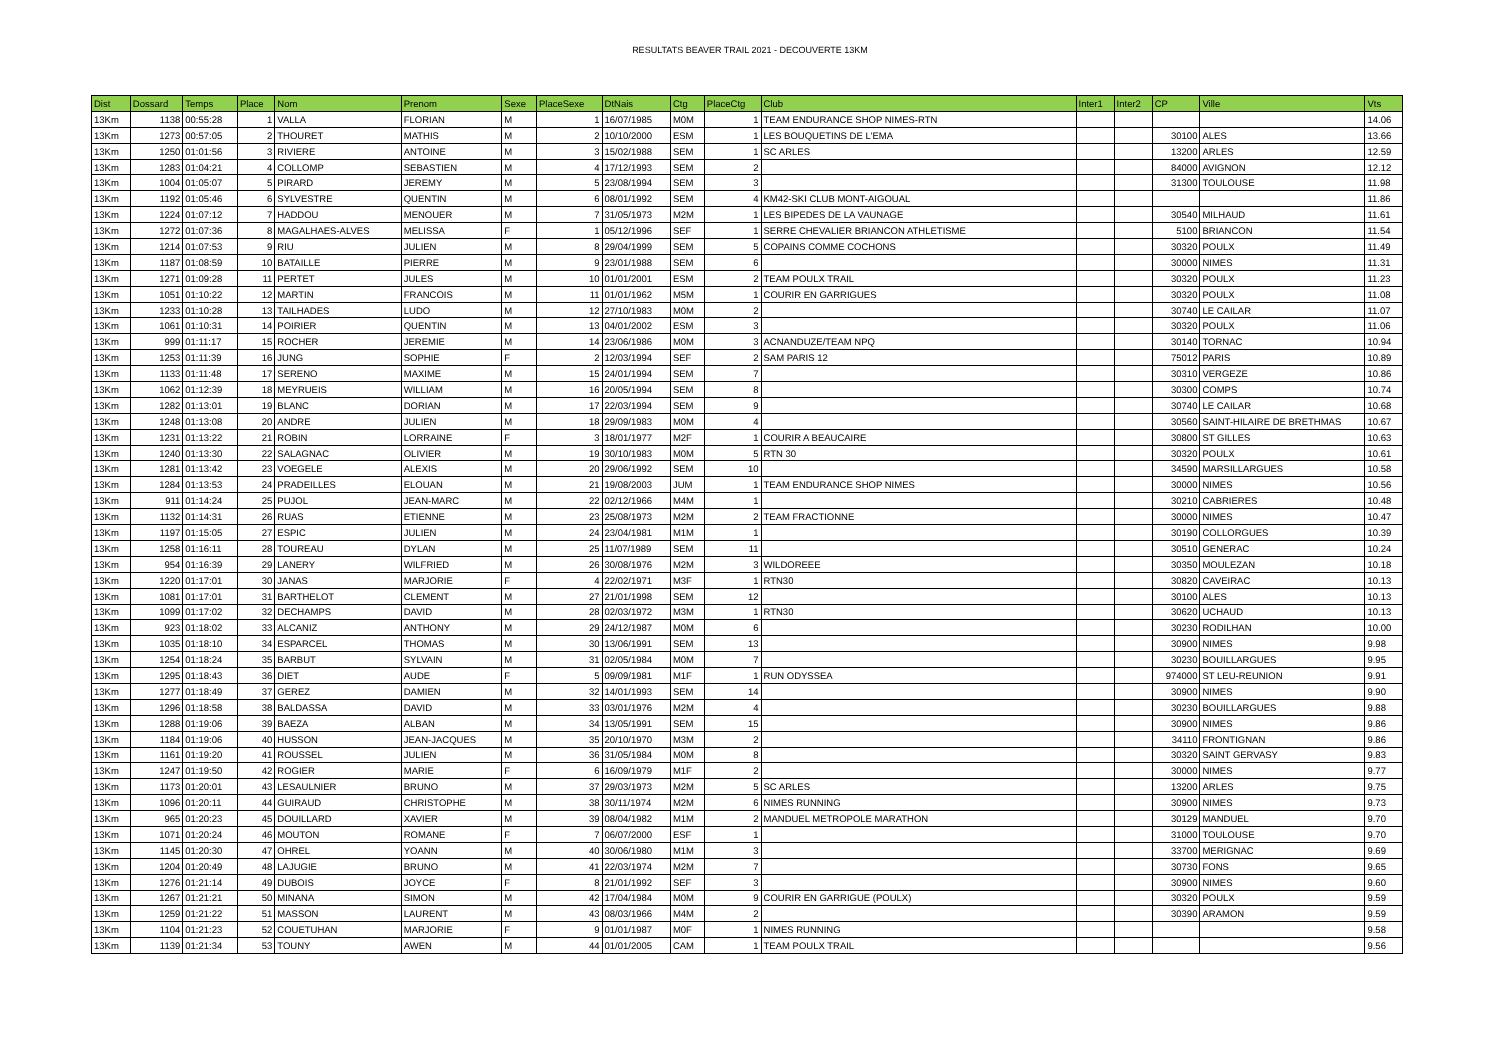RESULTATS BEAVER TRAIL 2021 - DECOUVERTE 13KM
| Dist | Dossard | Temps | Place | Nom | Prenom | Sexe | PlaceSexe | DtNais | Ctg | PlaceCtg | Club | Inter1 | Inter2 | CP | Ville | Vts |
| --- | --- | --- | --- | --- | --- | --- | --- | --- | --- | --- | --- | --- | --- | --- | --- | --- |
| 13Km | 1138 | 00:55:28 | 1 | VALLA | FLORIAN | M | 1 | 16/07/1985 | M0M | 1 | TEAM ENDURANCE SHOP NIMES-RTN | | | | | 14.06 |
| 13Km | 1273 | 00:57:05 | 2 | THOURET | MATHIS | M | 2 | 10/10/2000 | ESM | 1 | LES BOUQUETINS DE L'EMA | | | 30100 | ALES | 13.66 |
| 13Km | 1250 | 01:01:56 | 3 | RIVIERE | ANTOINE | M | 3 | 15/02/1988 | SEM | 1 | SC ARLES | | | 13200 | ARLES | 12.59 |
| 13Km | 1283 | 01:04:21 | 4 | COLLOMP | SEBASTIEN | M | 4 | 17/12/1993 | SEM | 2 | | | | 84000 | AVIGNON | 12.12 |
| 13Km | 1004 | 01:05:07 | 5 | PIRARD | JEREMY | M | 5 | 23/08/1994 | SEM | 3 | | | | 31300 | TOULOUSE | 11.98 |
| 13Km | 1192 | 01:05:46 | 6 | SYLVESTRE | QUENTIN | M | 6 | 08/01/1992 | SEM | 4 | KM42-SKI CLUB MONT-AIGOUAL | | | | | 11.86 |
| 13Km | 1224 | 01:07:12 | 7 | HADDOU | MENOUER | M | 7 | 31/05/1973 | M2M | 1 | LES BIPEDES DE LA VAUNAGE | | | 30540 | MILHAUD | 11.61 |
| 13Km | 1272 | 01:07:36 | 8 | MAGALHAES-ALVES | MELISSA | F | 1 | 05/12/1996 | SEF | 1 | SERRE CHEVALIER BRIANCON ATHLETISME | | | 5100 | BRIANCON | 11.54 |
| 13Km | 1214 | 01:07:53 | 9 | RIU | JULIEN | M | 8 | 29/04/1999 | SEM | 5 | COPAINS COMME COCHONS | | | 30320 | POULX | 11.49 |
| 13Km | 1187 | 01:08:59 | 10 | BATAILLE | PIERRE | M | 9 | 23/01/1988 | SEM | 6 | | | | 30000 | NIMES | 11.31 |
| 13Km | 1271 | 01:09:28 | 11 | PERTET | JULES | M | 10 | 01/01/2001 | ESM | 2 | TEAM POULX TRAIL | | | 30320 | POULX | 11.23 |
| 13Km | 1051 | 01:10:22 | 12 | MARTIN | FRANCOIS | M | 11 | 01/01/1962 | M5M | 1 | COURIR EN GARRIGUES | | | 30320 | POULX | 11.08 |
| 13Km | 1233 | 01:10:28 | 13 | TAILHADES | LUDO | M | 12 | 27/10/1983 | M0M | 2 | | | | 30740 | LE CAILAR | 11.07 |
| 13Km | 1061 | 01:10:31 | 14 | POIRIER | QUENTIN | M | 13 | 04/01/2002 | ESM | 3 | | | | 30320 | POULX | 11.06 |
| 13Km | 999 | 01:11:17 | 15 | ROCHER | JEREMIE | M | 14 | 23/06/1986 | M0M | 3 | ACNANDUZE/TEAM NPQ | | | 30140 | TORNAC | 10.94 |
| 13Km | 1253 | 01:11:39 | 16 | JUNG | SOPHIE | F | 2 | 12/03/1994 | SEF | 2 | SAM PARIS 12 | | | 75012 | PARIS | 10.89 |
| 13Km | 1133 | 01:11:48 | 17 | SERENO | MAXIME | M | 15 | 24/01/1994 | SEM | 7 | | | | 30310 | VERGEZE | 10.86 |
| 13Km | 1062 | 01:12:39 | 18 | MEYRUEIS | WILLIAM | M | 16 | 20/05/1994 | SEM | 8 | | | | 30300 | COMPS | 10.74 |
| 13Km | 1282 | 01:13:01 | 19 | BLANC | DORIAN | M | 17 | 22/03/1994 | SEM | 9 | | | | 30740 | LE CAILAR | 10.68 |
| 13Km | 1248 | 01:13:08 | 20 | ANDRE | JULIEN | M | 18 | 29/09/1983 | M0M | 4 | | | | 30560 | SAINT-HILAIRE DE BRETHMAS | 10.67 |
| 13Km | 1231 | 01:13:22 | 21 | ROBIN | LORRAINE | F | 3 | 18/01/1977 | M2F | 1 | COURIR A BEAUCAIRE | | | 30800 | ST GILLES | 10.63 |
| 13Km | 1240 | 01:13:30 | 22 | SALAGNAC | OLIVIER | M | 19 | 30/10/1983 | M0M | 5 | RTN 30 | | | 30320 | POULX | 10.61 |
| 13Km | 1281 | 01:13:42 | 23 | VOEGELE | ALEXIS | M | 20 | 29/06/1992 | SEM | 10 | | | | 34590 | MARSILLARGUES | 10.58 |
| 13Km | 1284 | 01:13:53 | 24 | PRADEILLES | ELOUAN | M | 21 | 19/08/2003 | JUM | 1 | TEAM ENDURANCE SHOP NIMES | | | 30000 | NIMES | 10.56 |
| 13Km | 911 | 01:14:24 | 25 | PUJOL | JEAN-MARC | M | 22 | 02/12/1966 | M4M | 1 | | | | 30210 | CABRIERES | 10.48 |
| 13Km | 1132 | 01:14:31 | 26 | RUAS | ETIENNE | M | 23 | 25/08/1973 | M2M | 2 | TEAM FRACTIONNE | | | 30000 | NIMES | 10.47 |
| 13Km | 1197 | 01:15:05 | 27 | ESPIC | JULIEN | M | 24 | 23/04/1981 | M1M | 1 | | | | 30190 | COLLORGUES | 10.39 |
| 13Km | 1258 | 01:16:11 | 28 | TOUREAU | DYLAN | M | 25 | 11/07/1989 | SEM | 11 | | | | 30510 | GENERAC | 10.24 |
| 13Km | 954 | 01:16:39 | 29 | LANERY | WILFRIED | M | 26 | 30/08/1976 | M2M | 3 | WILDOREEE | | | 30350 | MOULEZAN | 10.18 |
| 13Km | 1220 | 01:17:01 | 30 | JANAS | MARJORIE | F | 4 | 22/02/1971 | M3F | 1 | RTN30 | | | 30820 | CAVEIRAC | 10.13 |
| 13Km | 1081 | 01:17:01 | 31 | BARTHELOT | CLEMENT | M | 27 | 21/01/1998 | SEM | 12 | | | | 30100 | ALES | 10.13 |
| 13Km | 1099 | 01:17:02 | 32 | DECHAMPS | DAVID | M | 28 | 02/03/1972 | M3M | 1 | RTN30 | | | 30620 | UCHAUD | 10.13 |
| 13Km | 923 | 01:18:02 | 33 | ALCANIZ | ANTHONY | M | 29 | 24/12/1987 | M0M | 6 | | | | 30230 | RODILHAN | 10.00 |
| 13Km | 1035 | 01:18:10 | 34 | ESPARCEL | THOMAS | M | 30 | 13/06/1991 | SEM | 13 | | | | 30900 | NIMES | 9.98 |
| 13Km | 1254 | 01:18:24 | 35 | BARBUT | SYLVAIN | M | 31 | 02/05/1984 | M0M | 7 | | | | 30230 | BOUILLARGUES | 9.95 |
| 13Km | 1295 | 01:18:43 | 36 | DIET | AUDE | F | 5 | 09/09/1981 | M1F | 1 | RUN ODYSSEA | | | 974000 | ST LEU-REUNION | 9.91 |
| 13Km | 1277 | 01:18:49 | 37 | GEREZ | DAMIEN | M | 32 | 14/01/1993 | SEM | 14 | | | | 30900 | NIMES | 9.90 |
| 13Km | 1296 | 01:18:58 | 38 | BALDASSA | DAVID | M | 33 | 03/01/1976 | M2M | 4 | | | | 30230 | BOUILLARGUES | 9.88 |
| 13Km | 1288 | 01:19:06 | 39 | BAEZA | ALBAN | M | 34 | 13/05/1991 | SEM | 15 | | | | 30900 | NIMES | 9.86 |
| 13Km | 1184 | 01:19:06 | 40 | HUSSON | JEAN-JACQUES | M | 35 | 20/10/1970 | M3M | 2 | | | | 34110 | FRONTIGNAN | 9.86 |
| 13Km | 1161 | 01:19:20 | 41 | ROUSSEL | JULIEN | M | 36 | 31/05/1984 | M0M | 8 | | | | 30320 | SAINT GERVASY | 9.83 |
| 13Km | 1247 | 01:19:50 | 42 | ROGIER | MARIE | F | 6 | 16/09/1979 | M1F | 2 | | | | 30000 | NIMES | 9.77 |
| 13Km | 1173 | 01:20:01 | 43 | LESAULNIER | BRUNO | M | 37 | 29/03/1973 | M2M | 5 | SC ARLES | | | 13200 | ARLES | 9.75 |
| 13Km | 1096 | 01:20:11 | 44 | GUIRAUD | CHRISTOPHE | M | 38 | 30/11/1974 | M2M | 6 | NIMES RUNNING | | | 30900 | NIMES | 9.73 |
| 13Km | 965 | 01:20:23 | 45 | DOUILLARD | XAVIER | M | 39 | 08/04/1982 | M1M | 2 | MANDUEL METROPOLE MARATHON | | | 30129 | MANDUEL | 9.70 |
| 13Km | 1071 | 01:20:24 | 46 | MOUTON | ROMANE | F | 7 | 06/07/2000 | ESF | 1 | | | | 31000 | TOULOUSE | 9.70 |
| 13Km | 1145 | 01:20:30 | 47 | OHREL | YOANN | M | 40 | 30/06/1980 | M1M | 3 | | | | 33700 | MERIGNAC | 9.69 |
| 13Km | 1204 | 01:20:49 | 48 | LAJUGIE | BRUNO | M | 41 | 22/03/1974 | M2M | 7 | | | | 30730 | FONS | 9.65 |
| 13Km | 1276 | 01:21:14 | 49 | DUBOIS | JOYCE | F | 8 | 21/01/1992 | SEF | 3 | | | | 30900 | NIMES | 9.60 |
| 13Km | 1267 | 01:21:21 | 50 | MINANA | SIMON | M | 42 | 17/04/1984 | M0M | 9 | COURIR EN GARRIGUE (POULX) | | | 30320 | POULX | 9.59 |
| 13Km | 1259 | 01:21:22 | 51 | MASSON | LAURENT | M | 43 | 08/03/1966 | M4M | 2 | | | | 30390 | ARAMON | 9.59 |
| 13Km | 1104 | 01:21:23 | 52 | COUETUHAN | MARJORIE | F | 9 | 01/01/1987 | M0F | 1 | NIMES RUNNING | | | | | 9.58 |
| 13Km | 1139 | 01:21:34 | 53 | TOUNY | AWEN | M | 44 | 01/01/2005 | CAM | 1 | TEAM POULX TRAIL | | | | | 9.56 |